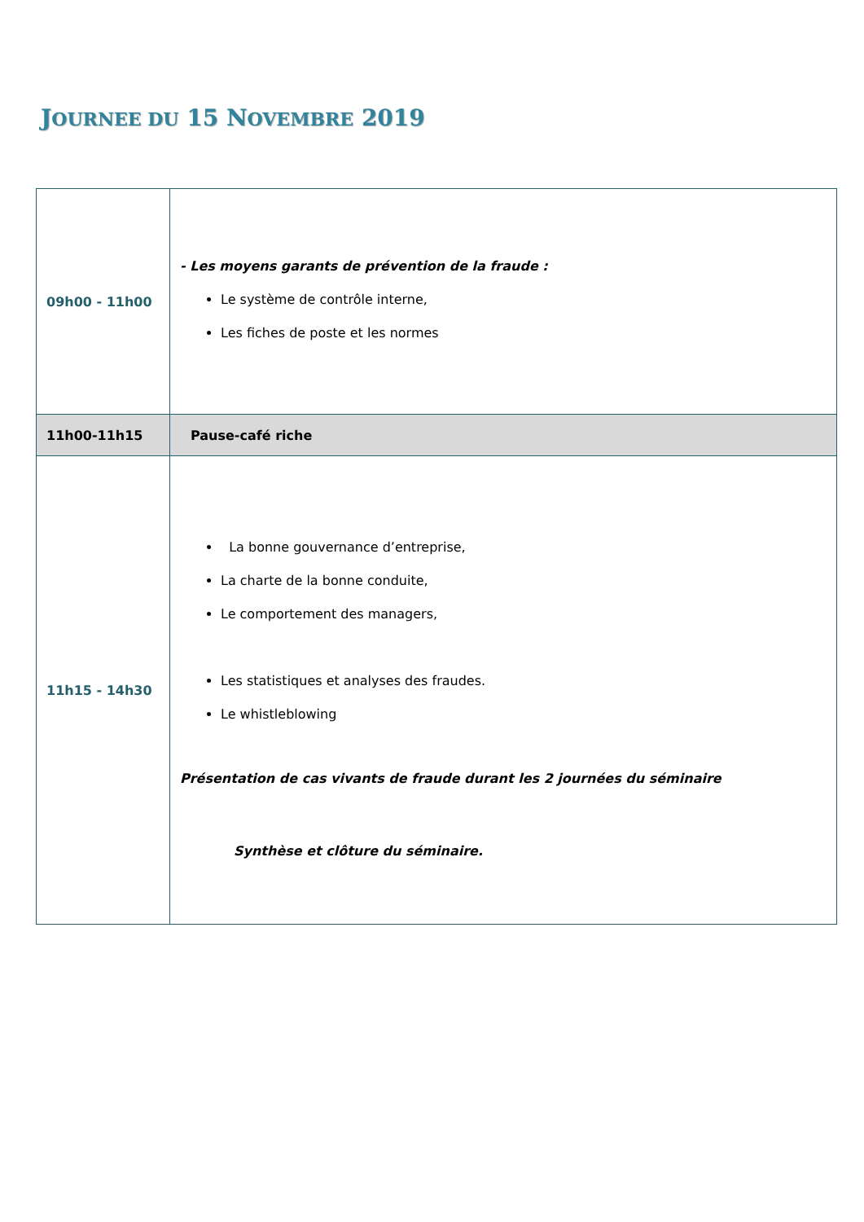JOURNEE DU 15 NOVEMBRE 2019
| 09h00 - 11h00 | - Les moyens garants de prévention de la fraude : Le système de contrôle interne, Les fiches de poste et les normes |
| 11h00-11h15 | Pause-café riche |
| 11h15 - 14h30 | La bonne gouvernance d’entreprise, La charte de la bonne conduite, Le comportement des managers, Les statistiques et analyses des fraudes. Le whistleblowing Présentation de cas vivants de fraude durant les 2 journées du séminaire Synthèse et clôture du séminaire. |